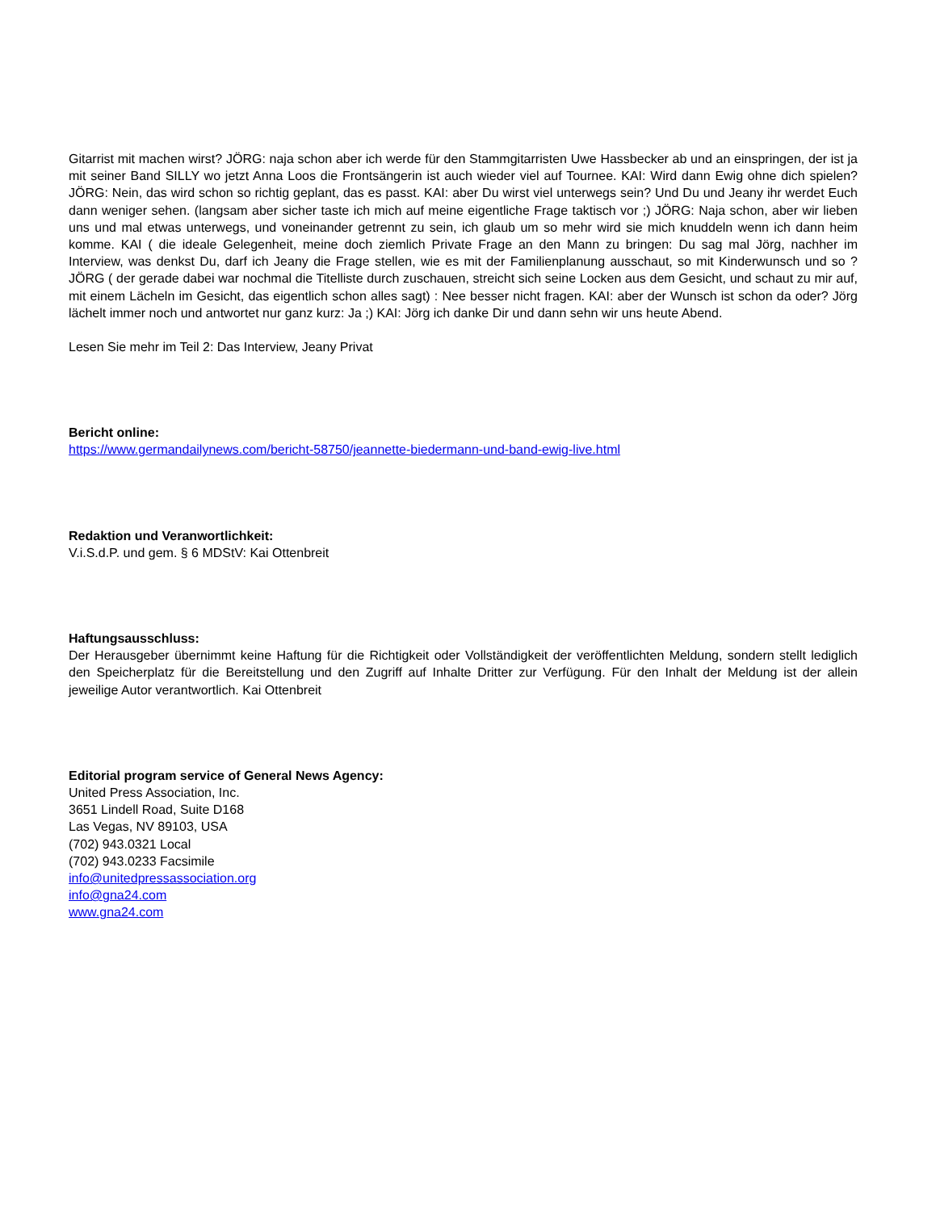Gitarrist mit machen wirst? JÖRG: naja schon aber ich werde für den Stammgitarristen Uwe Hassbecker ab und an einspringen, der ist ja mit seiner Band SILLY wo jetzt Anna Loos die Frontsängerin ist auch wieder viel auf Tournee. KAI: Wird dann Ewig ohne dich spielen? JÖRG: Nein, das wird schon so richtig geplant, das es passt. KAI: aber Du wirst viel unterwegs sein? Und Du und Jeany ihr werdet Euch dann weniger sehen. (langsam aber sicher taste ich mich auf meine eigentliche Frage taktisch vor ;) JÖRG: Naja schon, aber wir lieben uns und mal etwas unterwegs, und voneinander getrennt zu sein, ich glaub um so mehr wird sie mich knuddeln wenn ich dann heim komme. KAI ( die ideale Gelegenheit, meine doch ziemlich Private Frage an den Mann zu bringen: Du sag mal Jörg, nachher im Interview, was denkst Du, darf ich Jeany die Frage stellen, wie es mit der Familienplanung ausschaut, so mit Kinderwunsch und so ? JÖRG ( der gerade dabei war nochmal die Titelliste durch zuschauen, streicht sich seine Locken aus dem Gesicht, und schaut zu mir auf, mit einem Lächeln im Gesicht, das eigentlich schon alles sagt) : Nee besser nicht fragen. KAI: aber der Wunsch ist schon da oder? Jörg lächelt immer noch und antwortet nur ganz kurz: Ja ;) KAI: Jörg ich danke Dir und dann sehn wir uns heute Abend.
Lesen Sie mehr im Teil 2: Das Interview, Jeany Privat
Bericht online:
https://www.germandailynews.com/bericht-58750/jeannette-biedermann-und-band-ewig-live.html
Redaktion und Veranwortlichkeit:
V.i.S.d.P. und gem. § 6 MDStV: Kai Ottenbreit
Haftungsausschluss:
Der Herausgeber übernimmt keine Haftung für die Richtigkeit oder Vollständigkeit der veröffentlichten Meldung, sondern stellt lediglich den Speicherplatz für die Bereitstellung und den Zugriff auf Inhalte Dritter zur Verfügung. Für den Inhalt der Meldung ist der allein jeweilige Autor verantwortlich. Kai Ottenbreit
Editorial program service of General News Agency:
United Press Association, Inc.
3651 Lindell Road, Suite D168
Las Vegas, NV 89103, USA
(702) 943.0321 Local
(702) 943.0233 Facsimile
info@unitedpressassociation.org
info@gna24.com
www.gna24.com